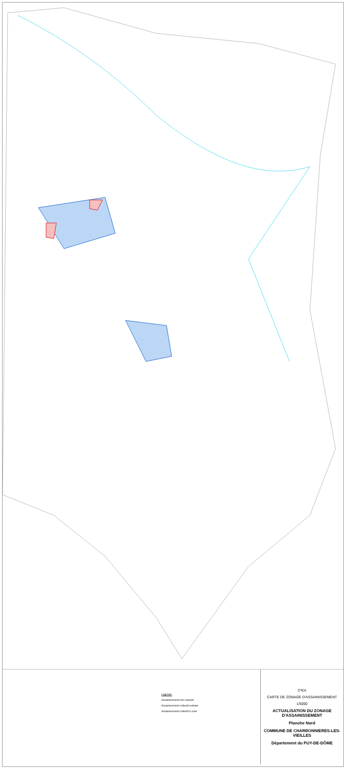Légende:
Assainissement non collectif
Assainissement collectif existant
Assainissement collectif à créer
C²EA
CARTE DE ZONAGE D'ASSAINISSEMENT
1/5000
ACTUALISATION DU ZONAGE D'ASSAINISSEMENT
Planche Nord
COMMUNE DE CHARBONNIERES-LES-VIEILLES
Département du PUY-DE-DÔME